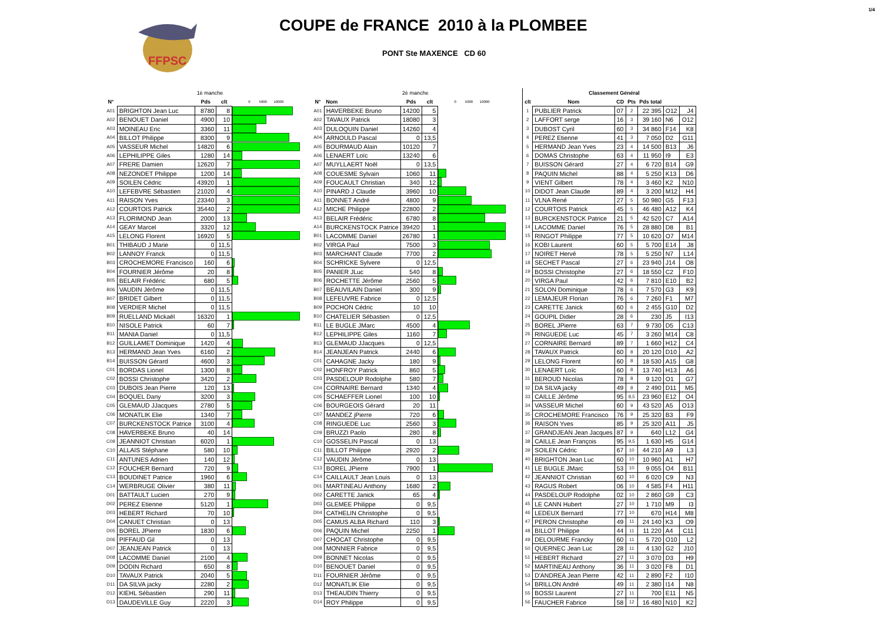1/4
FFPSC
COUPE de FRANCE 2010 à la PLOMBEE
PONT Ste MAXENCE CD 60
| | | 1è manche | | |
| --- | --- | --- | --- | --- |
| N° | | Pds | clt | 0 5000 10000 |
| A01 | BRIGHTON Jean Luc | 8780 | 8 | |
| A02 | BENOUET Daniel | 4900 | 10 | |
| A03 | MOINEAU Eric | 3360 | 11 | |
| A04 | BILLOT Philippe | 8300 | 9 | |
| A05 | VASSEUR Michel | 14820 | 6 | |
| A06 | LEPHILIPPE Giles | 1280 | 14 | |
| A07 | FRERE Damien | 12620 | 7 | |
| A08 | NEZONDET Philippe | 1200 | 14 | |
| A09 | SOILEN Cédric | 43920 | 1 | |
| A10 | LEFEBVRE Sébastien | 21020 | 4 | |
| A11 | RAISON Yves | 23340 | 3 | |
| A12 | COURTOIS Patrick | 35440 | 2 | |
| A13 | FLORIMOND Jean | 2000 | 13 | |
| A14 | GEAY Marcel | 3320 | 12 | |
| A15 | LELONG Florent | 16920 | 5 | |
| B01 | THIBAUD J Marie | 0 | 11,5 | |
| B02 | LANNOY Franck | 0 | 11,5 | |
| B03 | CROCHEMORE Francisco | 160 | 6 | |
| B04 | FOURNIER Jérôme | 20 | 8 | |
| B05 | BELAIR Frédéric | 680 | 5 | |
| B06 | VAUDIN Jérôme | 0 | 11,5 | |
| B07 | BRIDET Gilbert | 0 | 11,5 | |
| B08 | VERDIER Michel | 0 | 11,5 | |
| B09 | RUELLAND Mickaël | 16320 | 1 | |
| B10 | NISOLE Patrick | 60 | 7 | |
| B11 | MANIA Daniel | 0 | 11,5 | |
| B12 | GUILLAMET Dominique | 1420 | 4 | |
| B13 | HERMAND Jean Yves | 6160 | 2 | |
| B14 | BUISSON Gérard | 4600 | 3 | |
| C01 | BORDAS Lionel | 1300 | 8 | |
| C02 | BOSSI Christophe | 3420 | 2 | |
| C03 | DUBOIS Jean Pierre | 120 | 13 | |
| C04 | BOQUEL Dany | 3200 | 3 | |
| C05 | GLEMAUD JJacques | 2780 | 5 | |
| C06 | MONATLIK Elie | 1340 | 7 | |
| C07 | BURCKENSTOCK Patrice | 3100 | 4 | |
| C08 | HAVERBEKE Bruno | 40 | 14 | |
| C09 | JEANNIOT Christian | 6020 | 1 | |
| C10 | ALLAIS Stéphane | 580 | 10 | |
| C11 | ANTUNES Adrien | 140 | 12 | |
| C12 | FOUCHER Bernard | 720 | 9 | |
| C13 | BOUDINET Patrice | 1960 | 6 | |
| C14 | WERBRUGE Olivier | 380 | 11 | |
| D01 | BATTAULT Lucien | 270 | 9 | |
| D02 | PEREZ Etienne | 5120 | 1 | |
| D03 | HEBERT Richard | 70 | 10 | |
| D04 | CANUET Christian | 0 | 13 | |
| D05 | BOREL JPierre | 1830 | 6 | |
| D06 | PIFFAUD Gil | 0 | 13 | |
| D07 | JEANJEAN Patrick | 0 | 13 | |
| D08 | LACOMME Daniel | 2100 | 4 | |
| D09 | DODIN Richard | 650 | 8 | |
| D10 | TAVAUX Patrick | 2040 | 5 | |
| D11 | DA SILVA jacky | 2280 | 2 | |
| D12 | KIEHL Sébastien | 290 | 11 | |
| D13 | DAUDEVILLE Guy | 2220 | 3 | |
| | | 2è manche | | |
| --- | --- | --- | --- | --- |
| N° | Nom | Pds | clt | 0 5000 10000 |
| A01 | HAVERBEKE Bruno | 14200 | 5 | |
| A02 | TAVAUX Patrick | 18080 | 3 | |
| A03 | DULOQUIN Daniel | 14260 | 4 | |
| A04 | ARNOULD Pascal | 0 | 13,5 | |
| A05 | BOURMAUD Alain | 10120 | 7 | |
| A06 | LENAERT Loïc | 13240 | 6 | |
| A07 | MUYLLAERT Noël | 0 | 13,5 | |
| A08 | COUESME Sylvain | 1060 | 11 | |
| A09 | FOUCAULT Christian | 340 | 12 | |
| A10 | PINARD J Claude | 3960 | 10 | |
| A11 | BONNET André | 4800 | 9 | |
| A12 | MICHE Philippe | 22800 | 2 | |
| A13 | BELAIR Frédéric | 6780 | 8 | |
| A14 | BURCKENSTOCK Patrice | 39420 | 1 | |
| B01 | LACOMME Daniel | 26780 | 1 | |
| B02 | VIRGA Paul | 7500 | 3 | |
| B03 | MARCHANT Claude | 7700 | 2 | |
| B04 | SCHRICKE Sylvere | 0 | 12,5 | |
| B05 | PANIER JLuc | 540 | 8 | |
| B06 | ROCHETTE Jérôme | 2560 | 5 | |
| B07 | BEAUVILAIN Daniel | 300 | 9 | |
| B08 | LEFEUVRE Fabrice | 0 | 12,5 | |
| B09 | POCHON Cédric | 10 | 10 | |
| B10 | CHATELIER Sébastien | 0 | 12,5 | |
| B11 | LE BUGLE JMarc | 4500 | 4 | |
| B12 | LEPHILIPPE Giles | 1160 | 7 | |
| B13 | GLEMAUD JJacques | 0 | 12,5 | |
| B14 | JEANJEAN Patrick | 2440 | 6 | |
| C01 | CAHAGNE Jacky | 180 | 9 | |
| C02 | HONFROY Patrick | 860 | 5 | |
| C03 | PASDELOUP Rodolphe | 580 | 7 | |
| C04 | CORNAIRE Bernard | 1340 | 4 | |
| C05 | SCHAEFFER Lionel | 100 | 10 | |
| C06 | BOURGEOIS Gérard | 20 | 11 | |
| C07 | MANDEZ jPierre | 720 | 6 | |
| C08 | RINGUEDE Luc | 2560 | 3 | |
| C09 | BRUZZI Paolo | 280 | 8 | |
| C10 | GOSSELIN Pascal | 0 | 13 | |
| C11 | BILLOT Philippe | 2920 | 2 | |
| C12 | VAUDIN Jérôme | 0 | 13 | |
| C13 | BOREL JPierre | 7900 | 1 | |
| C14 | CAILLAULT Jean Louis | 0 | 13 | |
| D01 | MARTINEAU Anthony | 1680 | 2 | |
| D02 | CARETTE Janick | 65 | 4 | |
| D03 | GLEMEE Philippe | 0 | 9,5 | |
| D04 | CATHELIN Christophe | 0 | 9,5 | |
| D05 | CAMUS ALBA Richard | 110 | 3 | |
| D06 | PAQUIN Michel | 2250 | 1 | |
| D07 | CHOCAT Christophe | 0 | 9,5 | |
| D08 | MONNIER Fabrice | 0 | 9,5 | |
| D09 | BONNET Nicolas | 0 | 9,5 | |
| D10 | BENOUET Daniel | 0 | 9,5 | |
| D11 | FOURNIER Jérôme | 0 | 9,5 | |
| D12 | MONATLIK Elie | 0 | 9,5 | |
| D13 | THEAUDIN Thierry | 0 | 9,5 | |
| D14 | ROY Philippe | 0 | 9,5 | |
| | Classement Général | | | | | |
| --- | --- | --- | --- | --- | --- | --- |
| clt | Nom | CD | Pts | Pds total | | |
| 1 | PUBLIER Patrick | 07 | 2 | 22 395 | O12 | J4 |
| 2 | LAFFORT serge | 16 | 3 | 39 160 | N6 | O12 |
| 3 | DUBOST Cyril | 60 | 3 | 34 860 | F14 | K8 |
| 4 | PEREZ Etienne | 41 | 3 | 7 050 | D2 | G11 |
| 5 | HERMAND Jean Yves | 23 | 4 | 14 500 | B13 | J6 |
| 6 | DOMAS Christophe | 63 | 4 | 11 950 | I9 | E3 |
| 7 | BUISSON Gérard | 27 | 4 | 6 720 | B14 | G9 |
| 8 | PAQUIN Michel | 88 | 4 | 5 250 | K13 | D6 |
| 9 | VIENT Gilbert | 78 | 4 | 3 460 | K2 | N10 |
| 10 | DIDOT Jean Claude | 89 | 4 | 3 200 | M12 | H4 |
| 11 | VLNA René | 27 | 5 | 50 980 | G5 | F13 |
| 12 | COURTOIS Patrick | 45 | 5 | 46 480 | A12 | K4 |
| 13 | BURCKENSTOCK Patrice | 21 | 5 | 42 520 | C7 | A14 |
| 14 | LACOMME Daniel | 76 | 5 | 28 880 | D8 | B1 |
| 15 | RINGOT Philippe | 77 | 5 | 10 620 | O7 | M14 |
| 16 | KOBI Laurent | 60 | 5 | 5 700 | E14 | J8 |
| 17 | NOIRET Hervé | 78 | 5 | 5 250 | N7 | L14 |
| 18 | SECHET Pascal | 27 | 6 | 23 940 | J14 | O8 |
| 19 | BOSSI Christophe | 27 | 6 | 18 550 | C2 | F10 |
| 20 | VIRGA Paul | 42 | 6 | 7 810 | E10 | B2 |
| 21 | SOLON Dominique | 78 | 6 | 7 570 | G3 | K9 |
| 22 | LEMAJEUR Florian | 76 | 6 | 7 260 | F1 | M7 |
| 23 | CARETTE Janick | 60 | 6 | 2 455 | G10 | D2 |
| 24 | GOUPIL Didier | 28 | 6 | 230 | J5 | I13 |
| 25 | BOREL JPierre | 63 | 7 | 9 730 | D5 | C13 |
| 26 | RINGUEDE Luc | 45 | 7 | 3 260 | M14 | C8 |
| 27 | CORNAIRE Bernard | 89 | 7 | 1 660 | H12 | C4 |
| 28 | TAVAUX Patrick | 60 | 8 | 20 120 | D10 | A2 |
| 29 | LELONG Florent | 60 | 8 | 18 530 | A15 | G8 |
| 30 | LENAERT Loïc | 60 | 8 | 13 740 | H13 | A6 |
| 31 | BEROUD Nicolas | 78 | 8 | 9 120 | O1 | G7 |
| 32 | DA SILVA jacky | 49 | 8 | 2 490 | D11 | M5 |
| 33 | CAILLE Jérôme | 95 | 8,5 | 23 960 | E12 | O4 |
| 34 | VASSEUR Michel | 60 | 9 | 43 520 | A5 | O13 |
| 35 | CROCHEMORE Francisco | 76 | 9 | 25 320 | B3 | F9 |
| 36 | RAISON Yves | 85 | 9 | 25 320 | A11 | J5 |
| 37 | GRANDJEAN Jean Jacques | 87 | 9 | 640 | L12 | G4 |
| 38 | CAILLE Jean François | 95 | 9,5 | 1 630 | H5 | G14 |
| 39 | SOILEN Cédric | 67 | 10 | 44 210 | A9 | L3 |
| 40 | BRIGHTON Jean Luc | 60 | 10 | 10 960 | A1 | H7 |
| 41 | LE BUGLE JMarc | 53 | 10 | 9 055 | O4 | B11 |
| 42 | JEANNIOT Christian | 60 | 10 | 6 020 | C9 | N3 |
| 43 | RAGUS Robert | 06 | 10 | 4 585 | F4 | H11 |
| 44 | PASDELOUP Rodolphe | 02 | 10 | 2 860 | G9 | C3 |
| 45 | LE CANN Hubert | 27 | 10 | 1 710 | M9 | I3 |
| 46 | LEDEUX Bernard | 77 | 10 | 670 | H14 | M8 |
| 47 | PERON Christophe | 49 | 11 | 24 140 | K3 | O9 |
| 48 | BILLOT Philippe | 44 | 11 | 11 220 | A4 | C11 |
| 49 | DELOURME Francky | 60 | 11 | 5 720 | O10 | L2 |
| 50 | QUERNEC Jean Luc | 28 | 11 | 4 130 | G2 | J10 |
| 51 | HEBERT Richard | 27 | 11 | 3 070 | D3 | H9 |
| 52 | MARTINEAU Anthony | 36 | 11 | 3 020 | F8 | D1 |
| 53 | D'ANDREA Jean Pierre | 42 | 11 | 2 890 | F2 | I10 |
| 54 | BRILLON André | 49 | 11 | 2 380 | I14 | N8 |
| 55 | BOSSI Laurent | 27 | 11 | 700 | E11 | N5 |
| 56 | FAUCHER Fabrice | 58 | 12 | 16 480 | N10 | K2 |